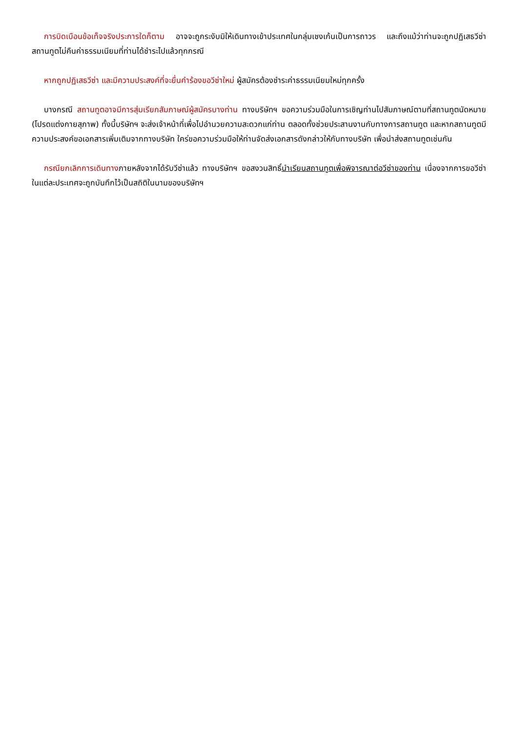การบิดเบือนข้อเท็จจริงประการใดก็ตาม อาจจะถูกระงับมิให้เดินทางเข้าประเทศในกลุ่มเชงเก้นเป็นการถาวร และถึงแม้ว่าท่านจะถูกปฏิเสธวีซ่า สถานทูตไม่คืนค่าธรรมเนียมที่ท่านได้ชำระไปแล้วทุกกรณี
หากถูกปฏิเสธวีซ่า และมีความประสงค์ที่จะยื่นคำร้องขอวีซ่าใหม่ ผู้สมัครต้องชำระค่าธรรมเนียมใหม่ทุกครั้ง
บางกรณี สถานทูตอาจมีการสุ่มเรียกสัมภาษณ์ผู้สมัครบางท่าน ทางบริษัทฯ ขอความร่วมมือในการเชิญท่านไปสัมภาษณ์ตามที่สถานทูตนัดหมาย (โปรดแต่งกายสุภาพ) ทั้งนี้บริษัทฯ จะส่งเจ้าหน้าที่เพื่อไปอำนวยความสะดวกแก่ท่าน ตลอดทั้งช่วยประสานงานกับทางการสถานทูต และหากสถานทูตมีความประสงค์ขอเอกสารเพิ่มเติมจากทางบริษัท ใคร่ขอความร่วมมือให้ท่านจัดส่งเอกสารดังกล่าวให้กับทางบริษัท เพื่อนำส่งสถานทูตเช่นกัน
กรณียกเลิกการเดินทางภายหลังจากได้รับวีซ่าแล้ว ทางบริษัทฯ ขอสงวนสิทธิ์นำเรียนสถานทูตเพื่อพิจารณาต่อวีซ่าของท่าน เนื่องจากการขอวีซ่าในแต่ละประเทศจะถูกบันทึกไว้เป็นสถิติในนามของบริษัทฯ